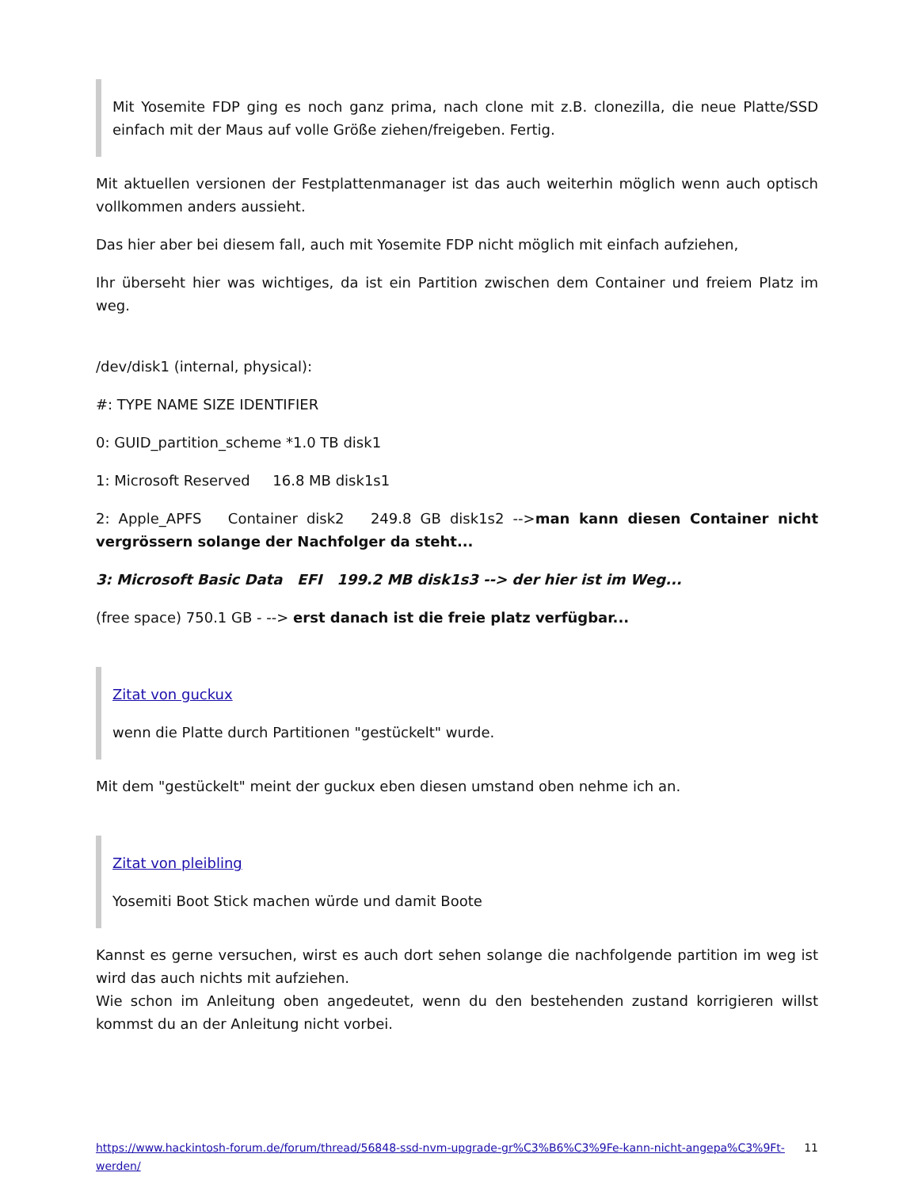Mit Yosemite FDP ging es noch ganz prima, nach clone mit z.B. clonezilla, die neue Platte/SSD einfach mit der Maus auf volle Größe ziehen/freigeben. Fertig.
Mit aktuellen versionen der Festplattenmanager ist das auch weiterhin möglich wenn auch optisch vollkommen anders aussieht.
Das hier aber bei diesem fall, auch mit Yosemite FDP nicht möglich mit einfach aufziehen,
Ihr überseht hier was wichtiges, da ist ein Partition zwischen dem Container und freiem Platz im weg.
/dev/disk1 (internal, physical):
#: TYPE NAME SIZE IDENTIFIER
0: GUID_partition_scheme *1.0 TB disk1
1: Microsoft Reserved 16.8 MB disk1s1
2: Apple_APFS Container disk2 249.8 GB disk1s2 -->man kann diesen Container nicht vergrössern solange der Nachfolger da steht...
3: Microsoft Basic Data EFI 199.2 MB disk1s3 --> der hier ist im Weg...
(free space) 750.1 GB - --> erst danach ist die freie platz verfügbar...
Zitat von guckux
wenn die Platte durch Partitionen "gestückelt" wurde.
Mit dem "gestückelt" meint der guckux eben diesen umstand oben nehme ich an.
Zitat von pleibling
Yosemiti Boot Stick machen würde und damit Boote
Kannst es gerne versuchen, wirst es auch dort sehen solange die nachfolgende partition im weg ist wird das auch nichts mit aufziehen.
Wie schon im Anleitung oben angedeutet, wenn du den bestehenden zustand korrigieren willst kommst du an der Anleitung nicht vorbei.
https://www.hackintosh-forum.de/forum/thread/56848-ssd-nvm-upgrade-gr%C3%B6%C3%9Fe-kann-nicht-angepa%C3%9Ft-werden/ 11